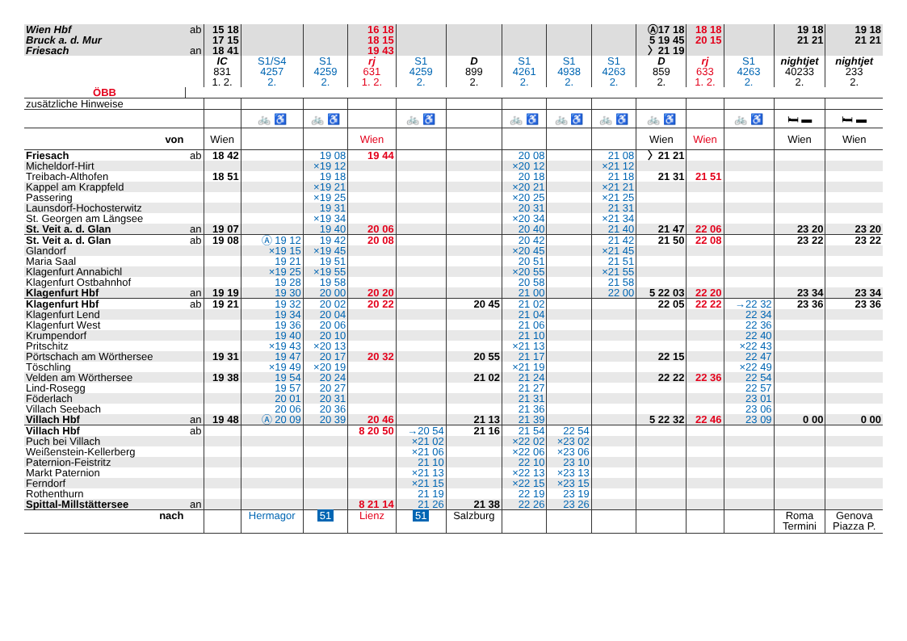| Wien Hbf | ab | 15 18 | | | 16 18 | | | | | | Ⓐ17 18 | 18 18 | | 19 18 | 19 18 |
| Bruck a. d. Mur | | 17 15 | | | 18 15 | | | | | | 5 19 45 | 20 15 | | 21 21 | 21 21 |
| Friesach | an | 18 41 | | | 19 43 | | | | | | 〉21 19 | | | | |
| | | IC 831 1. 2. | S1/S4 4257 2. | S1 4259 2. | rj 631 1. 2. | S1 4259 2. | D 899 2. | S1 4261 2. | S1 4938 2. | S1 4263 2. | D 859 2. | rj 633 1. 2. | S1 4263 2. | nightjet 40233 2. | nightjet 233 2. |
| ÖBB | | | | | | | | | | | | | | | |
| zusätzliche Hinweise | | | | | | | | | | | | | | | |
| | | | 🚲 ♿ | 🚲 ♿ | | 🚲 ♿ | | 🚲 ♿ | 🚲 ♿ | 🚲 ♿ | 🚲 ♿ | | 🚲 ♿ | 🛏 ▬ | 🛏 ▬ |
| von | | Wien | | | Wien | | | | | | Wien | Wien | | Wien | Wien |
| Friesach | ab | 18 42 | | 19 08 | 19 44 | | | 20 08 | | 21 08 | 〉21 21 | | | | |
| Micheldorf-Hirt | | | | ×19 12 | | | | ×20 12 | | ×21 12 | | | | | |
| Treibach-Althofen | | 18 51 | | 19 18 | | | | 20 18 | | 21 18 | 21 31 | 21 51 | | | |
| Kappel am Krappfeld | | | | ×19 21 | | | | ×20 21 | | ×21 21 | | | | | |
| Passering | | | | ×19 25 | | | | ×20 25 | | ×21 25 | | | | | |
| Launsdorf-Hochosterwitz | | | | 19 31 | | | | 20 31 | | 21 31 | | | | | |
| St. Georgen am Längsee | | | | ×19 34 | | | | ×20 34 | | ×21 34 | | | | | |
| St. Veit a. d. Glan | an | 19 07 | | 19 40 | 20 06 | | | 20 40 | | 21 40 | 21 47 | 22 06 | | 23 20 | 23 20 |
| St. Veit a. d. Glan | ab | 19 08 | Ⓐ 19 12 | 19 42 | 20 08 | | | 20 42 | | 21 42 | 21 50 | 22 08 | | 23 22 | 23 22 |
| Glandorf | | | ×19 15 | ×19 45 | | | | ×20 45 | | ×21 45 | | | | | |
| Maria Saal | | | 19 21 | 19 51 | | | | 20 51 | | 21 51 | | | | | |
| Klagenfurt Annabichl | | | ×19 25 | ×19 55 | | | | ×20 55 | | ×21 55 | | | | | |
| Klagenfurt Ostbahnhof | | | 19 28 | 19 58 | | | | 20 58 | | 21 58 | | | | | |
| Klagenfurt Hbf | an | 19 19 | 19 30 | 20 00 | 20 20 | | | 21 00 | | 22 00 | 5 22 03 | 22 20 | | 23 34 | 23 34 |
| Klagenfurt Hbf | ab | 19 21 | 19 32 | 20 02 | 20 22 | | 20 45 | 21 02 | | | 22 05 | 22 22 | →22 32 | 23 36 | 23 36 |
| Klagenfurt Lend | | | 19 34 | 20 04 | | | | 21 04 | | | | | 22 34 | | |
| Klagenfurt West | | | 19 36 | 20 06 | | | | 21 06 | | | | | 22 36 | | |
| Krumpendorf | | | 19 40 | 20 10 | | | | 21 10 | | | | | 22 40 | | |
| Pritschitz | | | ×19 43 | ×20 13 | | | | ×21 13 | | | | | ×22 43 | | |
| Pörtschach am Wörthersee | | 19 31 | 19 47 | 20 17 | 20 32 | | 20 55 | 21 17 | | | 22 15 | | 22 47 | | |
| Töschling | | | ×19 49 | ×20 19 | | | | ×21 19 | | | | | ×22 49 | | |
| Velden am Wörthersee | | 19 38 | 19 54 | 20 24 | | | 21 02 | 21 24 | | | 22 22 | 22 36 | 22 54 | | |
| Lind-Rosegg | | | 19 57 | 20 27 | | | | 21 27 | | | | | 22 57 | | |
| Föderlach | | | 20 01 | 20 31 | | | | 21 31 | | | | | 23 01 | | |
| Villach Seebach | | | 20 06 | 20 36 | | | | 21 36 | | | | | 23 06 | | |
| Villach Hbf | an | 19 48 | Ⓐ 20 09 | 20 39 | 20 46 | | 21 13 | 21 39 | | | 5 22 32 | 22 46 | 23 09 | 0 00 | 0 00 |
| Villach Hbf | ab | | | | 8 20 50 | →20 54 | 21 16 | 21 54 | 22 54 | | | | | | |
| Puch bei Villach | | | | | | ×21 02 | | ×22 02 | ×23 02 | | | | | | |
| Weißenstein-Kellerberg | | | | | | ×21 06 | | ×22 06 | ×23 06 | | | | | | |
| Paternion-Feistritz | | | | | | 21 10 | | 22 10 | 23 10 | | | | | | |
| Markt Paternion | | | | | | ×21 13 | | ×22 13 | ×23 13 | | | | | | |
| Ferndorf | | | | | | ×21 15 | | ×22 15 | ×23 15 | | | | | | |
| Rothenthurn | | | | | | 21 19 | | 22 19 | 23 19 | | | | | | |
| Spittal-Millstättersee | an | | | | 8 21 14 | 21 26 | 21 38 | 22 26 | 23 26 | | | | | | |
| nach | | | Hermagor | 51 | Lienz | 51 | Salzburg | | | | | | | Roma Termini | Genova Piazza P. |